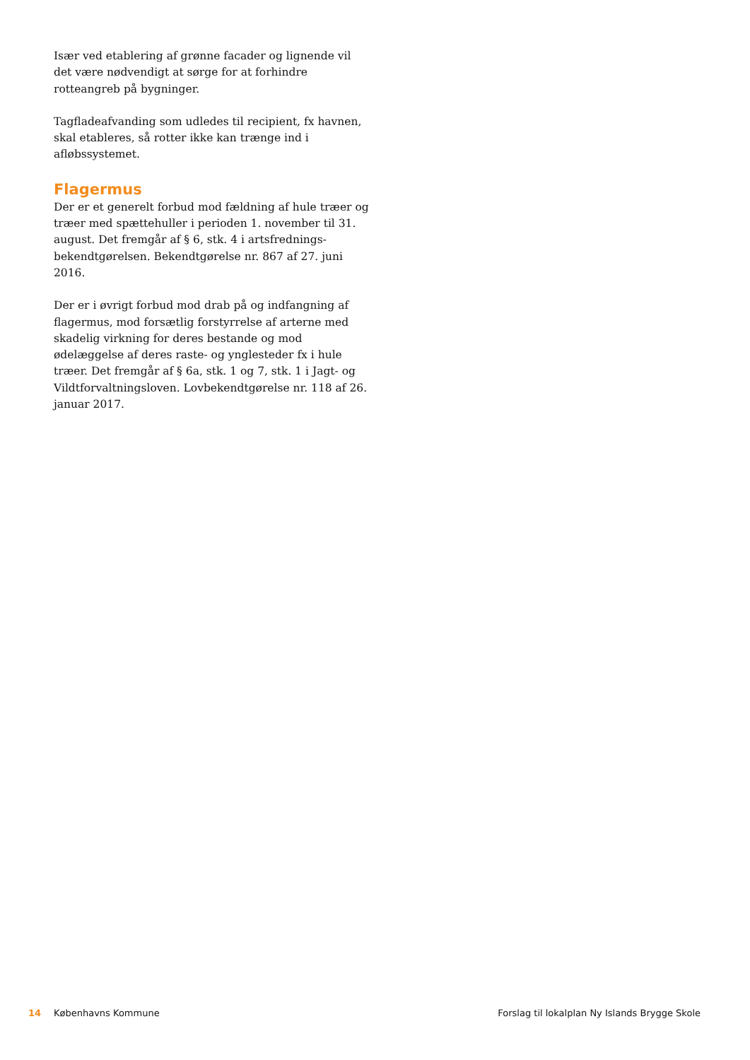Især ved etablering af grønne facader og lignende vil det være nødvendigt at sørge for at forhindre rotteangreb på bygninger.
Tagfladeafvanding som udledes til recipient, fx havnen, skal etableres, så rotter ikke kan trænge ind i afløbssystemet.
Flagermus
Der er et generelt forbud mod fældning af hule træer og træer med spættehuller i perioden 1. november til 31. august. Det fremgår af § 6, stk. 4 i artsfrednings-bekendtgørelsen. Bekendtgørelse nr. 867 af 27. juni 2016.
Der er i øvrigt forbud mod drab på og indfangning af flagermus, mod forsætlig forstyrrelse af arterne med skadelig virkning for deres bestande og mod ødelæggelse af deres raste- og ynglesteder fx i hule træer. Det fremgår af § 6a, stk. 1 og 7, stk. 1 i Jagt- og Vildtforvaltningsloven. Lovbekendtgørelse nr. 118 af 26. januar 2017.
14 Københavns Kommune Forslag til lokalplan Ny Islands Brygge Skole